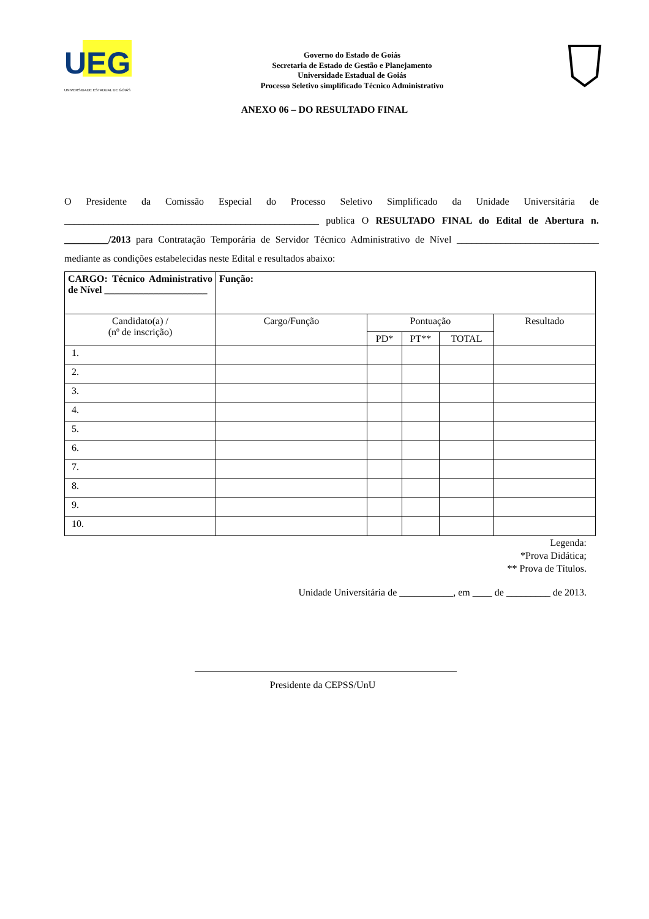UEG
UNIVERSIDADE ESTADUAL DE GOIÁS
Governo do Estado de Goiás
Secretaria de Estado de Gestão e Planejamento
Universidade Estadual de Goiás
Processo Seletivo simplificado Técnico Administrativo
ANEXO 06 – DO RESULTADO FINAL
O Presidente da Comissão Especial do Processo Seletivo Simplificado da Unidade Universitária de ____________________________________________________ publica O RESULTADO FINAL do Edital de Abertura n. _________/2013 para Contratação Temporária de Servidor Técnico Administrativo de Nível _____________________________ mediante as condições estabelecidas neste Edital e resultados abaixo:
| CARGO: Técnico Administrativo de Nível _____________________ | Função: | | | | |
| Candidato(a) / (nº de inscrição) | Cargo/Função | Pontuação | | | Resultado |
| | | PD* | PT** | TOTAL | |
| 1. | | | | | |
| 2. | | | | | |
| 3. | | | | | |
| 4. | | | | | |
| 5. | | | | | |
| 6. | | | | | |
| 7. | | | | | |
| 8. | | | | | |
| 9. | | | | | |
| 10. | | | | | |
Legenda:
*Prova Didática;
** Prova de Títulos.
Unidade Universitária de ___________, em ____ de _________ de 2013.
Presidente da CEPSS/UnU